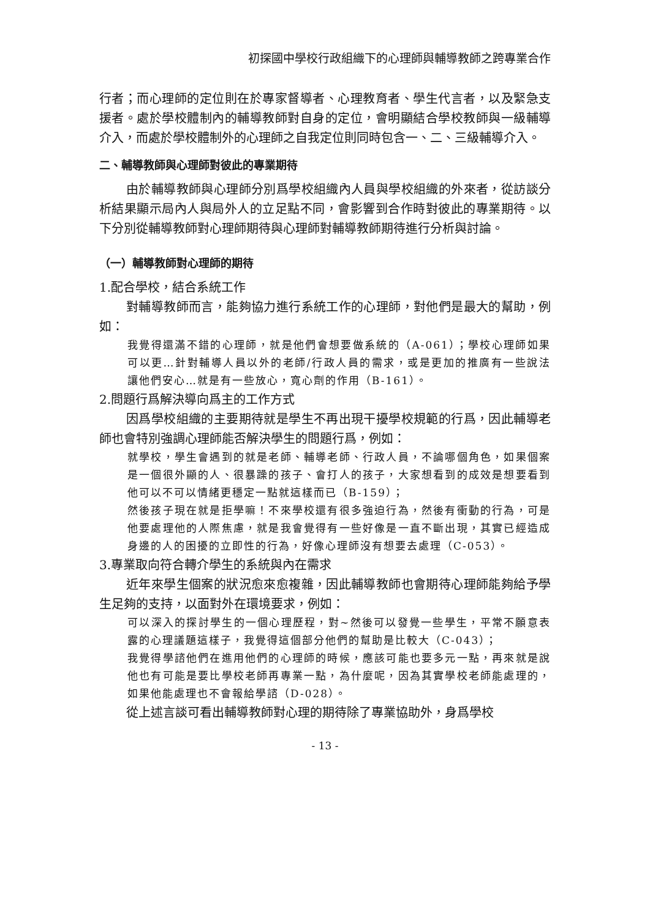初探國中學校行政組織下的心理師與輔導教師之跨專業合作
行者；而心理師的定位則在於專家督導者、心理教育者、學生代言者，以及緊急支援者。處於學校體制內的輔導教師對自身的定位，會明顯結合學校教師與一級輔導介入，而處於學校體制外的心理師之自我定位則同時包含一、二、三級輔導介入。
二、輔導教師與心理師對彼此的專業期待
由於輔導教師與心理師分別爲學校組織內人員與學校組織的外來者，從訪談分析結果顯示局內人與局外人的立足點不同，會影響到合作時對彼此的專業期待。以下分別從輔導教師對心理師期待與心理師對輔導教師期待進行分析與討論。
（一）輔導教師對心理師的期待
1.配合學校，結合系統工作
對輔導教師而言，能夠協力進行系統工作的心理師，對他們是最大的幫助，例如：
我覺得還滿不錯的心理師，就是他們會想要做系統的（A-061）；學校心理師如果可以更…針對輔導人員以外的老師/行政人員的需求，或是更加的推廣有一些說法讓他們安心…就是有一些放心，寬心劑的作用（B-161）。
2.問題行爲解決導向爲主的工作方式
因爲學校組織的主要期待就是學生不再出現干擾學校規範的行爲，因此輔導老師也會特別強調心理師能否解決學生的問題行爲，例如：
就學校，學生會遇到的就是老師、輔導老師、行政人員，不論哪個角色，如果個案是一個很外顯的人、很暴躁的孩子、會打人的孩子，大家想看到的成效是想要看到他可以不可以情緒更穩定一點就這樣而已（B-159）；
然後孩子現在就是拒學嘛！不來學校還有很多強迫行為，然後有衝動的行為，可是他要處理他的人際焦慮，就是我會覺得有一些好像是一直不斷出現，其實已經造成身邊的人的困擾的立即性的行為，好像心理師沒有想要去處理（C-053）。
3.專業取向符合轉介學生的系統與內在需求
近年來學生個案的狀況愈來愈複雜，因此輔導教師也會期待心理師能夠給予學生足夠的支持，以面對外在環境要求，例如：
可以深入的探討學生的一個心理歷程，對~然後可以發覺一些學生，平常不願意表露的心理議題這樣子，我覺得這個部分他們的幫助是比較大（C-043）；
我覺得學諮他們在進用他們的心理師的時候，應該可能也要多元一點，再來就是說他也有可能是要比學校老師再專業一點，為什麼呢，因為其實學校老師能處理的，如果他能處理也不會報給學諮（D-028）。
從上述言談可看出輔導教師對心理的期待除了專業協助外，身爲學校
- 13 -